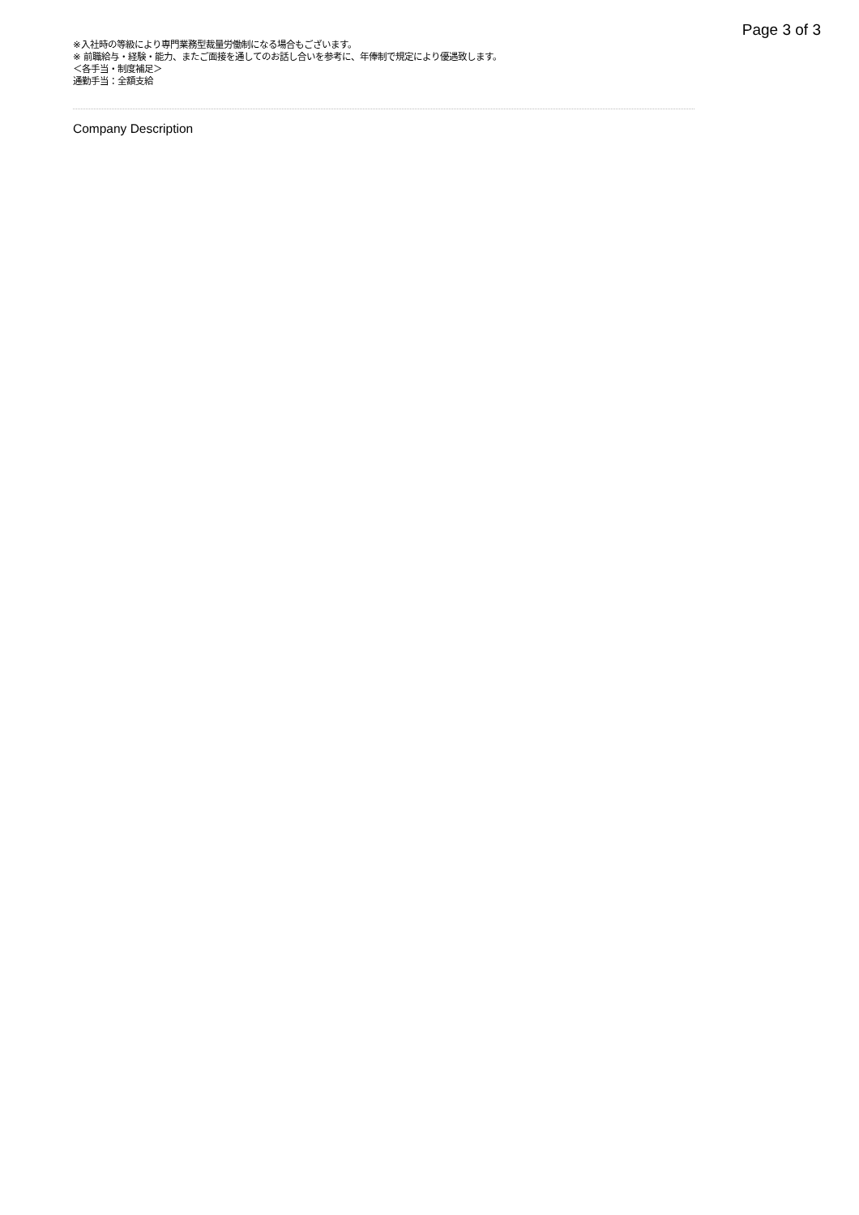Page 3 of 3
※入社時の等級により専門業務型裁量労働制になる場合もございます。
※ 前職給与・経験・能力、またご面接を通してのお話し合いを参考に、年俸制で規定により優遇致します。
＜各手当・制度補足＞
通勤手当：全額支給
Company Description